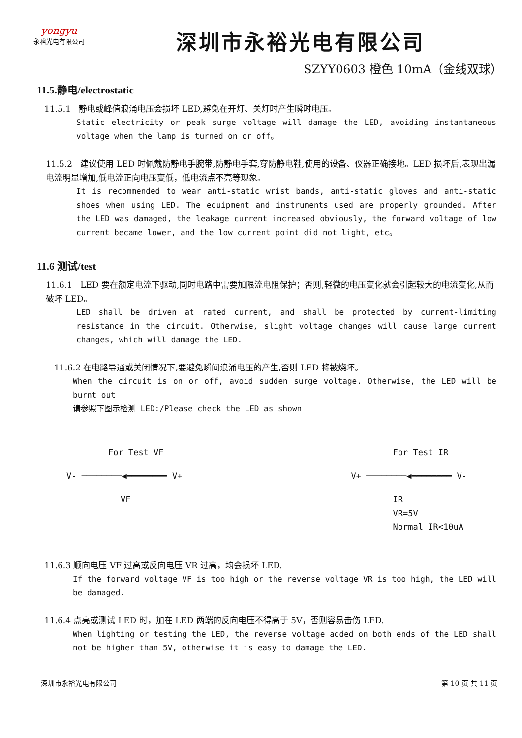yongyu
永裕光电有限公司
深圳市永裕光电有限公司
SZYY0603 橙色 10mA（金线双球）
11.5.静电/electrostatic
11.5.1 静电或峰值浪涌电压会损坏 LED,避免在开灯、关灯时产生瞬时电压。
Static electricity or peak surge voltage will damage the LED, avoiding instantaneous voltage when the lamp is turned on or off。
11.5.2 建议使用 LED 时佩戴防静电手腕带,防静电手套,穿防静电鞋,使用的设备、仪器正确接地。LED 损坏后,表现出漏电流明显增加,低电流正向电压变低，低电流点不亮等现象。
It is recommended to wear anti-static wrist bands, anti-static gloves and anti-static shoes when using LED. The equipment and instruments used are properly grounded. After the LED was damaged, the leakage current increased obviously, the forward voltage of low current became lower, and the low current point did not light, etc。
11.6 测试/test
11.6.1 LED 要在额定电流下驱动,同时电路中需要加限流电阻保护；否则,轻微的电压变化就会引起较大的电流变化,从而破坏 LED。
LED shall be driven at rated current, and shall be protected by current-limiting resistance in the circuit. Otherwise, slight voltage changes will cause large current changes, which will damage the LED.
11.6.2 在电路导通或关闭情况下,要避免瞬间浪涌电压的产生,否则 LED 将被烧坏。
When the circuit is on or off, avoid sudden surge voltage. Otherwise, the LED will be burnt out
请参照下图示检测 LED:/Please check the LED as shown
For Test VF
V- ────────◀━━━━━━━━ V+
VF
For Test IR
V+ ────────◀━━━━━━━━ V-
IR
VR=5V
Normal IR<10uA
11.6.3 顺向电压 VF 过高或反向电压 VR 过高，均会损坏 LED.
If the forward voltage VF is too high or the reverse voltage VR is too high, the LED will be damaged.
11.6.4 点亮或测试 LED 时，加在 LED 两端的反向电压不得高于 5V，否则容易击伤 LED.
When lighting or testing the LED, the reverse voltage added on both ends of the LED shall not be higher than 5V, otherwise it is easy to damage the LED.
深圳市永裕光电有限公司 第 10 页 共 11 页